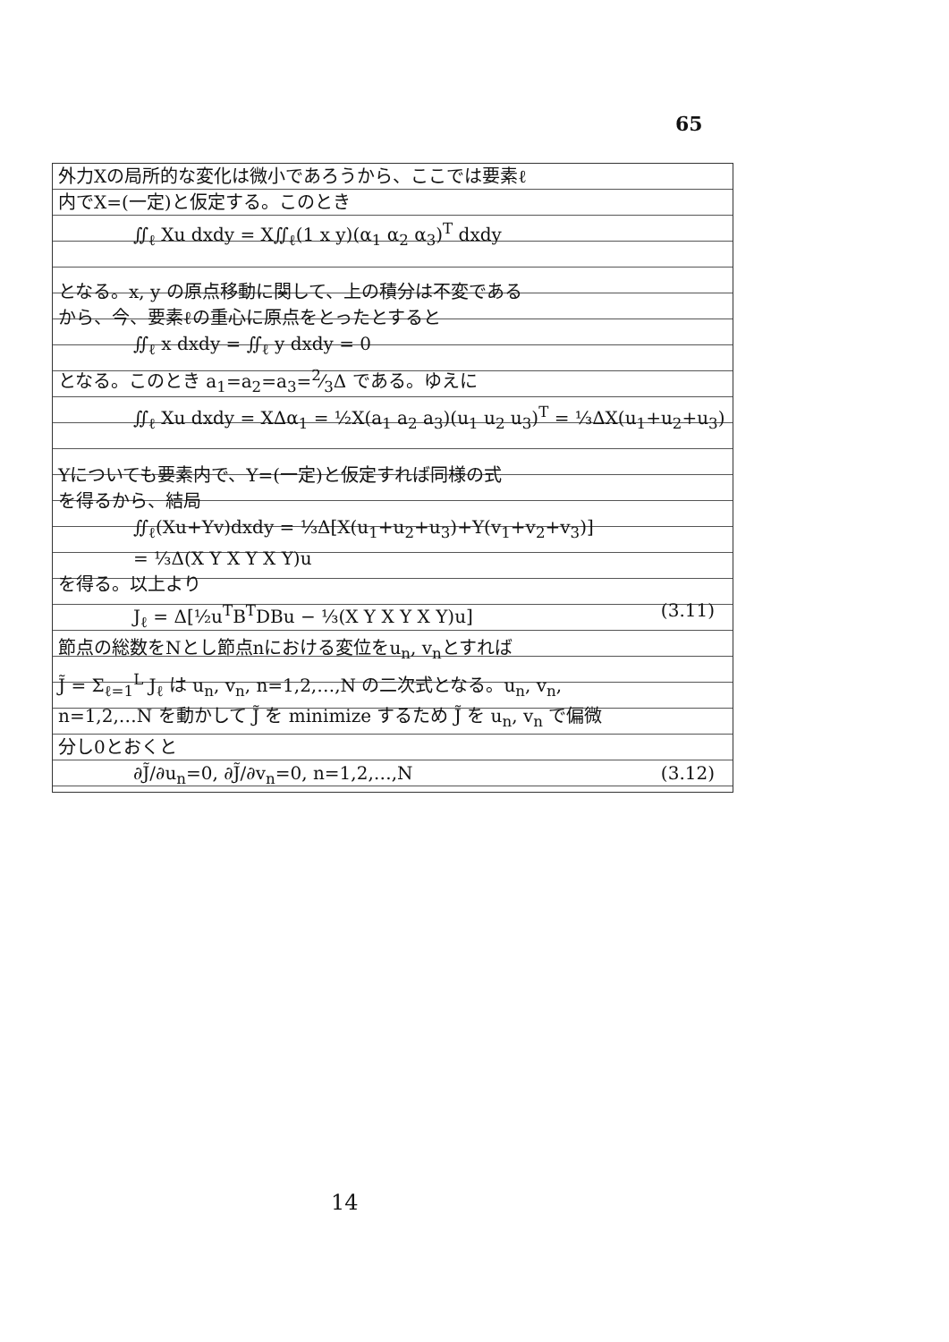65
外力Xの局所的な変化は微小であろうから、ここでは要素ℓ
内でX=(一定)と仮定する。このとき
∬<sub>ℓ</sub> Xu dxdy = X∬<sub>ℓ</sub>(1 x y)(α<sub>1</sub> α<sub>2</sub> α<sub>3</sub>)<sup>T</sup> dxdy
となる。x, y の原点移動に関して、上の積分は不変である
から、今、要素ℓの重心に原点をとったとすると
∬<sub>ℓ</sub> x dxdy = ∬<sub>ℓ</sub> y dxdy = 0
となる。このとき a<sub>1</sub>=a<sub>2</sub>=a<sub>3</sub>=2⁄3Δ である。ゆえに
∬<sub>ℓ</sub> Xu dxdy = XΔα<sub>1</sub> = ½X(a<sub>1</sub> a<sub>2</sub> a<sub>3</sub>)(u<sub>1</sub> u<sub>2</sub> u<sub>3</sub>)<sup>T</sup> = ⅓ΔX(u<sub>1</sub>+u<sub>2</sub>+u<sub>3</sub>)
Yについても要素内で、Y=(一定)と仮定すれば同様の式
を得るから、結局
∬<sub>ℓ</sub>(Xu+Yv)dxdy = ⅓Δ[X(u<sub>1</sub>+u<sub>2</sub>+u<sub>3</sub>)+Y(v<sub>1</sub>+v<sub>2</sub>+v<sub>3</sub>)]
= ⅓Δ(X Y X Y X Y)u
を得る。以上より
J<sub>ℓ</sub> = Δ[½u<sup>T</sup>B<sup>T</sup>DBu − ⅓(X Y X Y X Y)u] (3.11)
節点の総数をNとし節点nにおける変位をu<sub>n</sub>, v<sub>n</sub>とすれば
J̃ = Σ<sub>ℓ=1</sub><sup>L</sup> J<sub>ℓ</sub> は u<sub>n</sub>, v<sub>n</sub>, n=1,2,…,N の二次式となる。u<sub>n</sub>, v<sub>n</sub>,
n=1,2,…N を動かして J̃ を minimize するため J̃ を u<sub>n</sub>, v<sub>n</sub> で偏微
分し0とおくと
∂J̃/∂u<sub>n</sub>=0, ∂J̃/∂v<sub>n</sub>=0, n=1,2,…,N (3.12)
14